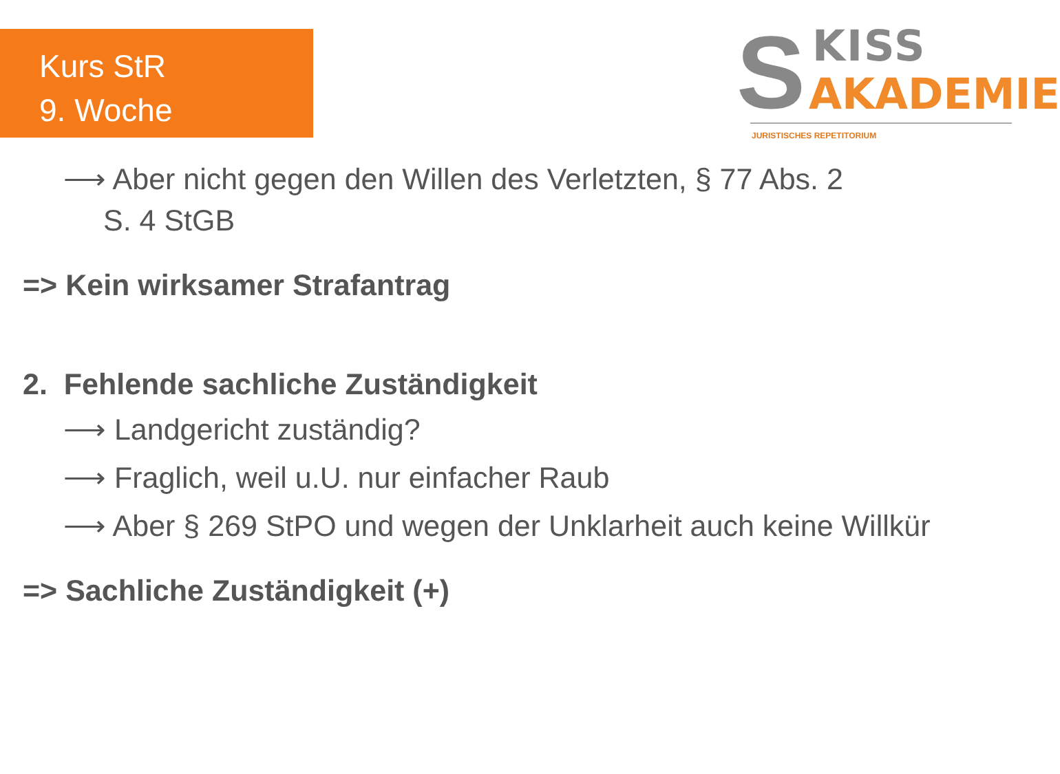Kurs StR
9. Woche
S KISS
AKADEMIE
JURISTISCHES REPETITORIUM
⟶ Aber nicht gegen den Willen des Verletzten, § 77 Abs. 2
S. 4 StGB
=> Kein wirksamer Strafantrag
2. Fehlende sachliche Zuständigkeit
⟶ Landgericht zuständig?
⟶ Fraglich, weil u.U. nur einfacher Raub
⟶ Aber § 269 StPO und wegen der Unklarheit auch keine Willkür
=> Sachliche Zuständigkeit (+)